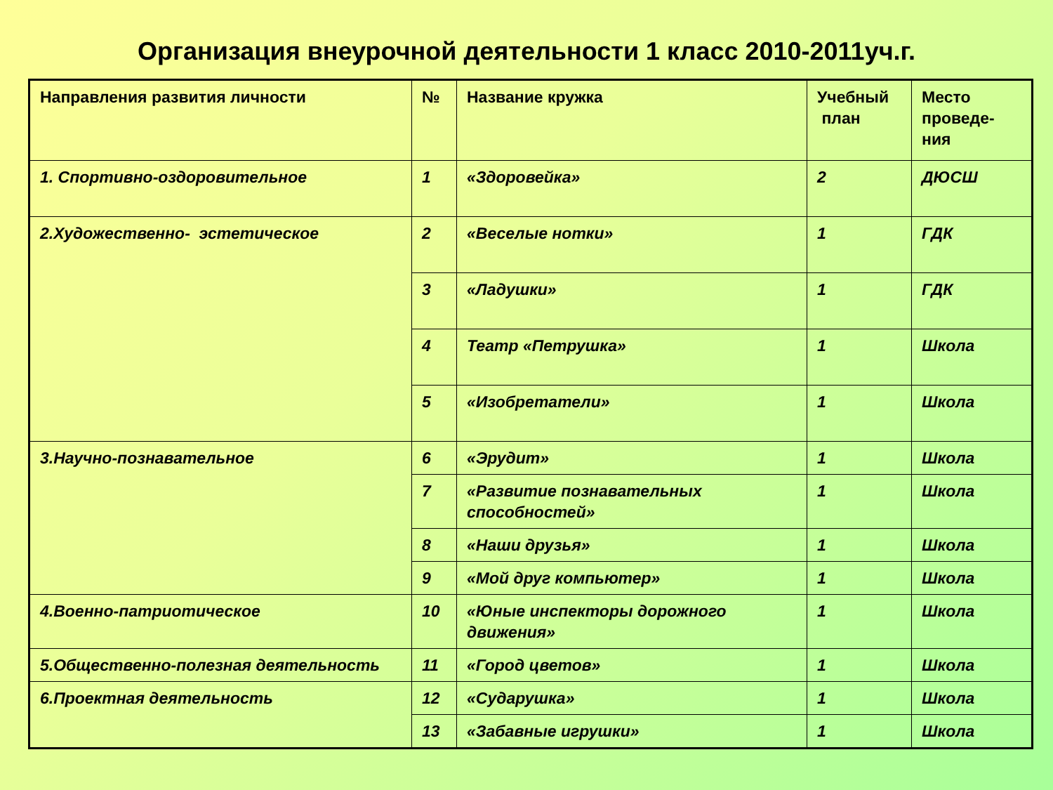Организация внеурочной деятельности 1 класс 2010-2011уч.г.
| Направления развития личности | № | Название кружка | Учебный план | Место проведе-ния |
| --- | --- | --- | --- | --- |
| 1. Спортивно-оздоровительное | 1 | «Здоровейка» | 2 | ДЮСШ |
| 2.Художественно- эстетическое | 2 | «Веселые нотки» | 1 | ГДК |
| | 3 | «Ладушки» | 1 | ГДК |
| | 4 | Театр «Петрушка» | 1 | Школа |
| | 5 | «Изобретатели» | 1 | Школа |
| 3.Научно-познавательное | 6 | «Эрудит» | 1 | Школа |
| | 7 | «Развитие познавательных способностей» | 1 | Школа |
| | 8 | «Наши друзья» | 1 | Школа |
| | 9 | «Мой друг компьютер» | 1 | Школа |
| 4.Военно-патриотическое | 10 | «Юные инспекторы дорожного движения» | 1 | Школа |
| 5.Общественно-полезная деятельность | 11 | «Город цветов» | 1 | Школа |
| 6.Проектная деятельность | 12 | «Сударушка» | 1 | Школа |
| | 13 | «Забавные игрушки» | 1 | Школа |